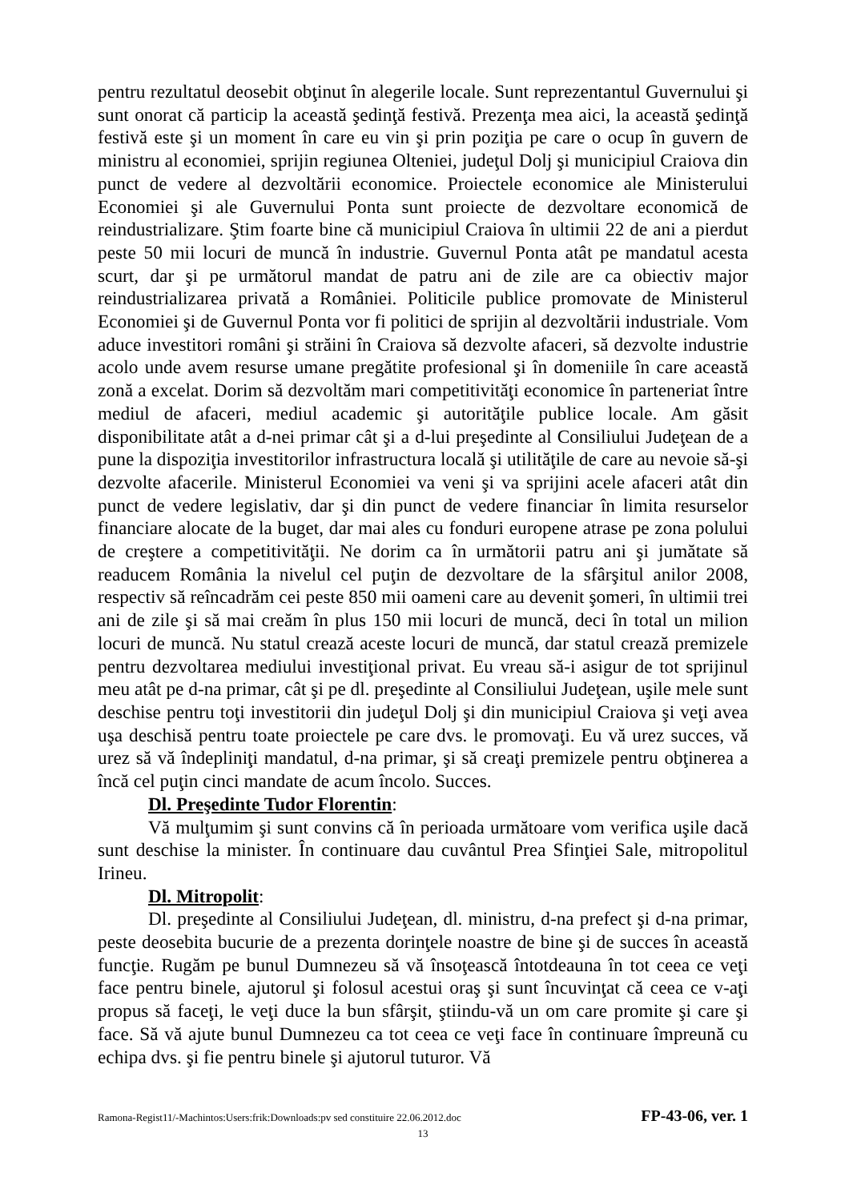pentru rezultatul deosebit obţinut în alegerile locale. Sunt reprezentantul Guvernului şi sunt onorat că particip la această şedinţă festivă. Prezenţa mea aici, la această şedinţă festivă este şi un moment în care eu vin şi prin poziţia pe care o ocup în guvern de ministru al economiei, sprijin regiunea Olteniei, judeţul Dolj şi municipiul Craiova din punct de vedere al dezvoltării economice. Proiectele economice ale Ministerului Economiei şi ale Guvernului Ponta sunt proiecte de dezvoltare economică de reindustrializare. Ştim foarte bine că municipiul Craiova în ultimii 22 de ani a pierdut peste 50 mii locuri de muncă în industrie. Guvernul Ponta atât pe mandatul acesta scurt, dar şi pe următorul mandat de patru ani de zile are ca obiectiv major reindustrializarea privată a României. Politicile publice promovate de Ministerul Economiei şi de Guvernul Ponta vor fi politici de sprijin al dezvoltării industriale. Vom aduce investitori români şi străini în Craiova să dezvolte afaceri, să dezvolte industrie acolo unde avem resurse umane pregătite profesional şi în domeniile în care această zonă a excelat. Dorim să dezvoltăm mari competitivităţi economice în parteneriat între mediul de afaceri, mediul academic şi autorităţile publice locale. Am găsit disponibilitate atât a d-nei primar cât şi a d-lui preşedinte al Consiliului Judeţean de a pune la dispoziţia investitorilor infrastructura locală şi utilităţile de care au nevoie să-şi dezvolte afacerile. Ministerul Economiei va veni şi va sprijini acele afaceri atât din punct de vedere legislativ, dar şi din punct de vedere financiar în limita resurselor financiare alocate de la buget, dar mai ales cu fonduri europene atrase pe zona polului de creştere a competitivităţii. Ne dorim ca în următorii patru ani şi jumătate să readucem România la nivelul cel puţin de dezvoltare de la sfârşitul anilor 2008, respectiv să reîncadrăm cei peste 850 mii oameni care au devenit şomeri, în ultimii trei ani de zile şi să mai creăm în plus 150 mii locuri de muncă, deci în total un milion locuri de muncă. Nu statul crează aceste locuri de muncă, dar statul crează premizele pentru dezvoltarea mediului investiţional privat. Eu vreau să-i asigur de tot sprijinul meu atât pe d-na primar, cât şi pe dl. preşedinte al Consiliului Judeţean, uşile mele sunt deschise pentru toţi investitorii din judeţul Dolj şi din municipiul Craiova şi veţi avea uşa deschisă pentru toate proiectele pe care dvs. le promovaţi. Eu vă urez succes, vă urez să vă îndepliniţi mandatul, d-na primar, şi să creaţi premizele pentru obţinerea a încă cel puţin cinci mandate de acum încolo. Succes.
Dl. Preşedinte Tudor Florentin:
Vă mulţumim şi sunt convins că în perioada următoare vom verifica uşile dacă sunt deschise la minister. În continuare dau cuvântul Prea Sfinţiei Sale, mitropolitul Irineu.
Dl. Mitropolit:
Dl. preşedinte al Consiliului Judeţean, dl. ministru, d-na prefect şi d-na primar, peste deosebita bucurie de a prezenta dorinţele noastre de bine şi de succes în această funcţie. Rugăm pe bunul Dumnezeu să vă însoţească întotdeauna în tot ceea ce veţi face pentru binele, ajutorul şi folosul acestui oraş şi sunt încuvinţat că ceea ce v-aţi propus să faceţi, le veţi duce la bun sfârşit, ştiindu-vă un om care promite şi care şi face. Să vă ajute bunul Dumnezeu ca tot ceea ce veţi face în continuare împreună cu echipa dvs. şi fie pentru binele şi ajutorul tuturor. Vă
Ramona-Regist11/-Machintos:Users:frik:Downloads:pv sed constituire 22.06.2012.doc FP-43-06, ver. 1
13